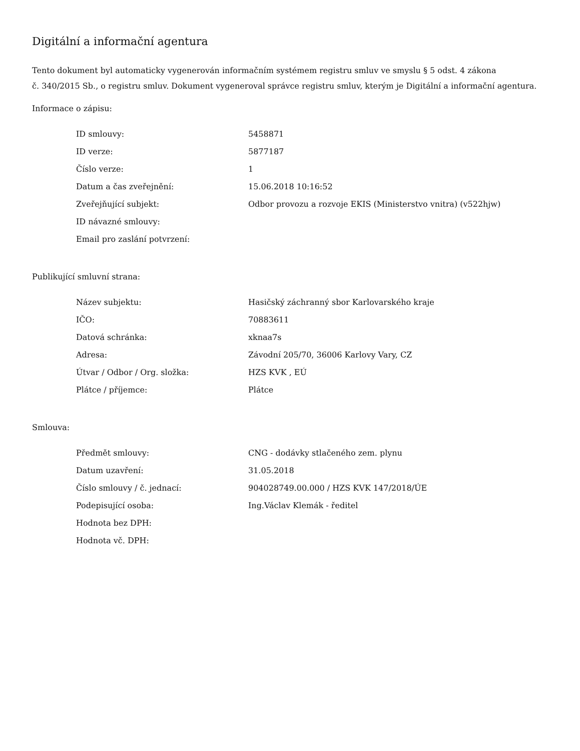Digitální a informační agentura
Tento dokument byl automaticky vygenerován informačním systémem registru smluv ve smyslu § 5 odst. 4 zákona
č. 340/2015 Sb., o registru smluv. Dokument vygeneroval správce registru smluv, kterým je Digitální a informační agentura.
Informace o zápisu:
| ID smlouvy: | 5458871 |
| ID verze: | 5877187 |
| Číslo verze: | 1 |
| Datum a čas zveřejnění: | 15.06.2018 10:16:52 |
| Zveřejňující subjekt: | Odbor provozu a rozvoje EKIS (Ministerstvo vnitra) (v522hjw) |
| ID návazné smlouvy: | |
| Email pro zaslání potvrzení: | |
Publikující smluvní strana:
| Název subjektu: | Hasičský záchranný sbor Karlovarského kraje |
| IČO: | 70883611 |
| Datová schránka: | xknaa7s |
| Adresa: | Závodní 205/70, 36006 Karlovy Vary, CZ |
| Útvar / Odbor / Org. složka: | HZS KVK , EÚ |
| Plátce / příjemce: | Plátce |
Smlouva:
| Předmět smlouvy: | CNG - dodávky stlačeného zem. plynu |
| Datum uzavření: | 31.05.2018 |
| Číslo smlouvy / č. jednací: | 904028749.00.000 / HZS KVK 147/2018/ÚE |
| Podepisující osoba: | Ing.Václav Klemák - ředitel |
| Hodnota bez DPH: | |
| Hodnota vč. DPH: | |